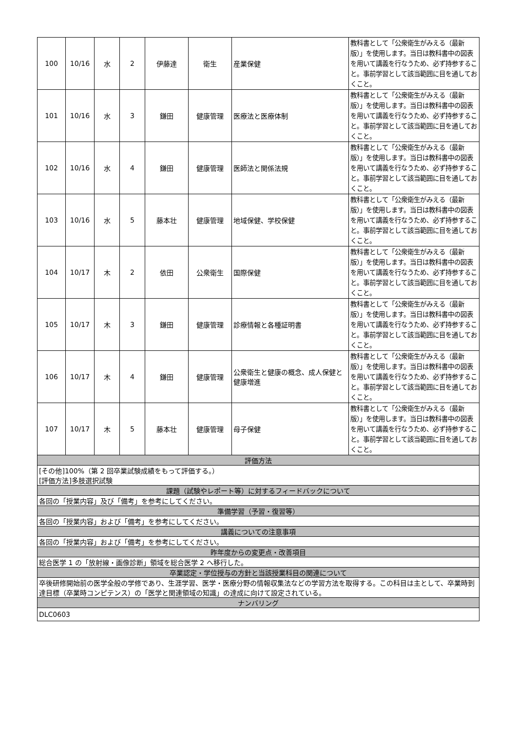| 100 | 10/16 | 水 | 2 | 伊藤達 | 衛生 | 産業保健 | 教科書として「公衆衛生がみえる（最新版）」を使用します。当日は教科書中の図表を用いて講義を行なうため、必ず持参すること。事前学習として該当範囲に目を通しておくこと。 |
| 101 | 10/16 | 水 | 3 | 鎌田 | 健康管理 | 医療法と医療体制 | 教科書として「公衆衛生がみえる（最新版）」を使用します。当日は教科書中の図表を用いて講義を行なうため、必ず持参すること。事前学習として該当範囲に目を通しておくこと。 |
| 102 | 10/16 | 水 | 4 | 鎌田 | 健康管理 | 医師法と関係法規 | 教科書として「公衆衛生がみえる（最新版）」を使用します。当日は教科書中の図表を用いて講義を行なうため、必ず持参すること。事前学習として該当範囲に目を通しておくこと。 |
| 103 | 10/16 | 水 | 5 | 藤本壮 | 健康管理 | 地域保健、学校保健 | 教科書として「公衆衛生がみえる（最新版）」を使用します。当日は教科書中の図表を用いて講義を行なうため、必ず持参すること。事前学習として該当範囲に目を通しておくこと。 |
| 104 | 10/17 | 木 | 2 | 依田 | 公衆衛生 | 国際保健 | 教科書として「公衆衛生がみえる（最新版）」を使用します。当日は教科書中の図表を用いて講義を行なうため、必ず持参すること。事前学習として該当範囲に目を通しておくこと。 |
| 105 | 10/17 | 木 | 3 | 鎌田 | 健康管理 | 診療情報と各種証明書 | 教科書として「公衆衛生がみえる（最新版）」を使用します。当日は教科書中の図表を用いて講義を行なうため、必ず持参すること。事前学習として該当範囲に目を通しておくこと。 |
| 106 | 10/17 | 木 | 4 | 鎌田 | 健康管理 | 公衆衛生と健康の概念、成人保健と健康増進 | 教科書として「公衆衛生がみえる（最新版）」を使用します。当日は教科書中の図表を用いて講義を行なうため、必ず持参すること。事前学習として該当範囲に目を通しておくこと。 |
| 107 | 10/17 | 木 | 5 | 藤本壮 | 健康管理 | 母子保健 | 教科書として「公衆衛生がみえる（最新版）」を使用します。当日は教科書中の図表を用いて講義を行なうため、必ず持参すること。事前学習として該当範囲に目を通しておくこと。 |
| 評価方法 | | | | | | | |
| [その他]100%（第 2 回卒業試験成績をもって評価する。） [評価方法]多肢選択試験 | | | | | | | |
| 課題（試験やレポート等）に対するフィードバックについて | | | | | | | |
| 各回の「授業内容」及び「備考」を参考にしてください。 | | | | | | | |
| 準備学習（予習・復習等） | | | | | | | |
| 各回の「授業内容」および「備考」を参考にしてください。 | | | | | | | |
| 講義についての注意事項 | | | | | | | |
| 各回の「授業内容」および「備考」を参考にしてください。 | | | | | | | |
| 昨年度からの変更点・改善項目 | | | | | | | |
| 総合医学 1 の「放射線・画像診断」領域を総合医学 2 へ移行した。 | | | | | | | |
| 卒業認定・学位授与の方針と当該授業科目の関連について | | | | | | | |
| 卒後研修開始前の医学全般の学修であり、生涯学習、医学・医療分野の情報収集法などの学習方法を取得する。この科目は主として、卒業時到達目標（卒業時コンピテンス）の「医学と関連領域の知識」の達成に向けて設定されている。 | | | | | | | |
| ナンバリング | | | | | | | |
| DLC0603 | | | | | | | |